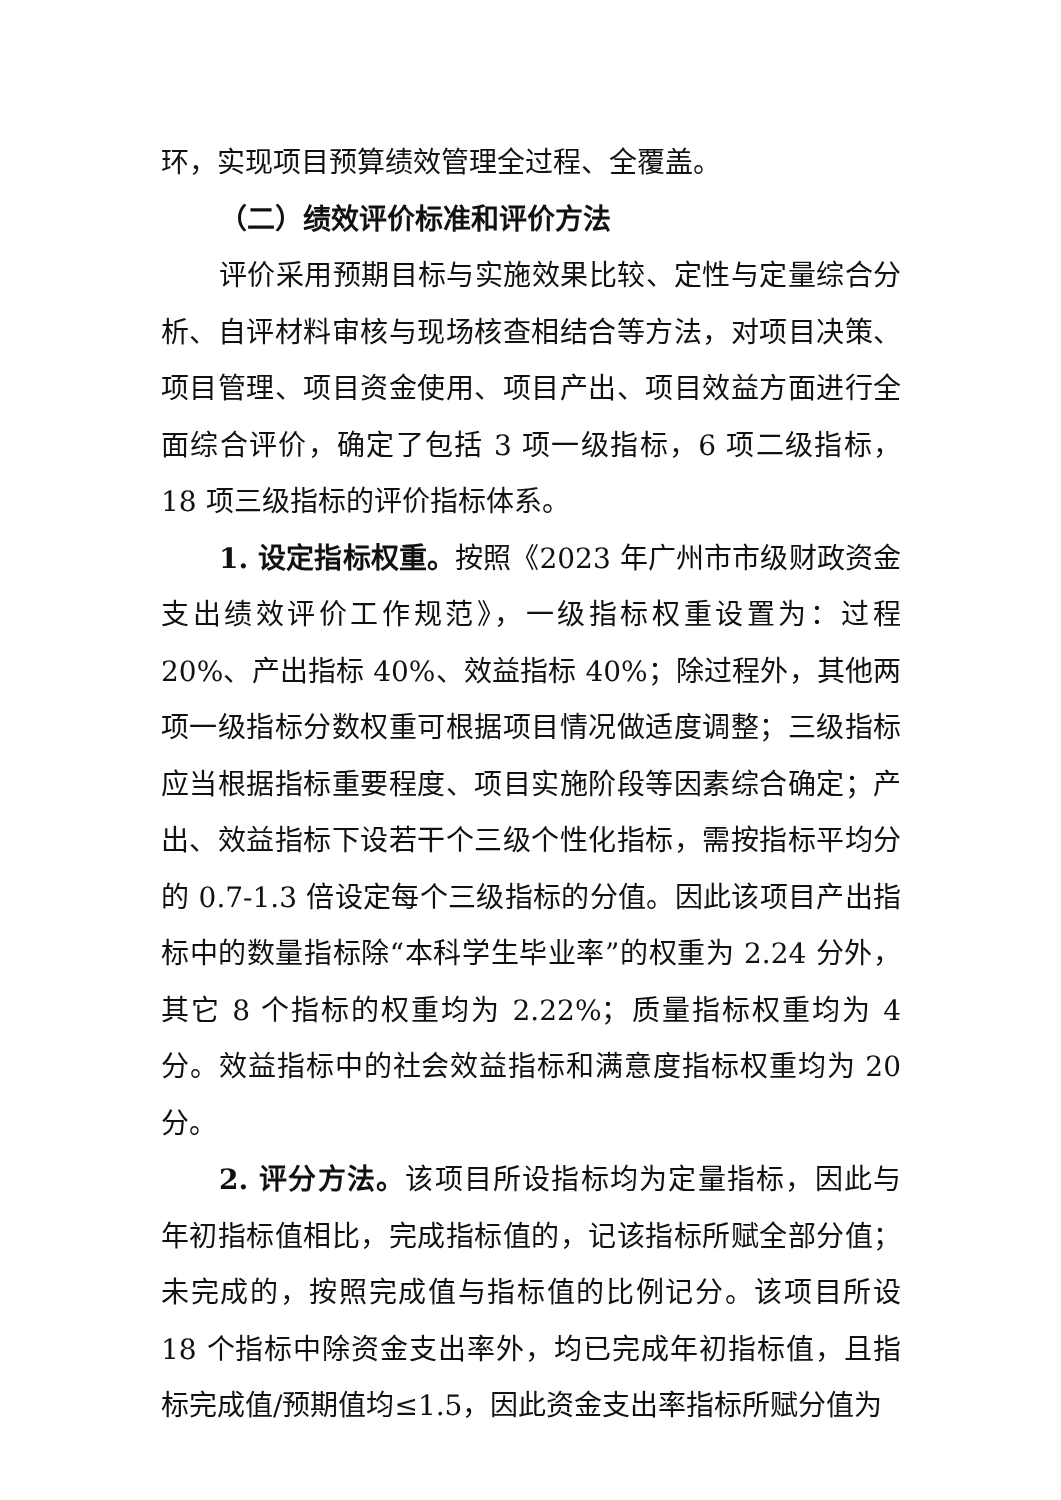环，实现项目预算绩效管理全过程、全覆盖。
（二）绩效评价标准和评价方法
评价采用预期目标与实施效果比较、定性与定量综合分析、自评材料审核与现场核查相结合等方法，对项目决策、项目管理、项目资金使用、项目产出、项目效益方面进行全面综合评价，确定了包括 3 项一级指标，6 项二级指标，18 项三级指标的评价指标体系。
1. 设定指标权重。按照《2023 年广州市市级财政资金支出绩效评价工作规范》，一级指标权重设置为：过程 20%、产出指标 40%、效益指标 40%；除过程外，其他两项一级指标分数权重可根据项目情况做适度调整；三级指标应当根据指标重要程度、项目实施阶段等因素综合确定；产出、效益指标下设若干个三级个性化指标，需按指标平均分的 0.7-1.3 倍设定每个三级指标的分值。因此该项目产出指标中的数量指标除“本科学生毕业率”的权重为 2.24 分外，其它 8 个指标的权重均为 2.22%；质量指标权重均为 4 分。效益指标中的社会效益指标和满意度指标权重均为 20 分。
2. 评分方法。该项目所设指标均为定量指标，因此与年初指标值相比，完成指标值的，记该指标所赋全部分值；未完成的，按照完成值与指标值的比例记分。该项目所设 18 个指标中除资金支出率外，均已完成年初指标值，且指标完成值/预期值均≤1.5，因此资金支出率指标所赋分值为